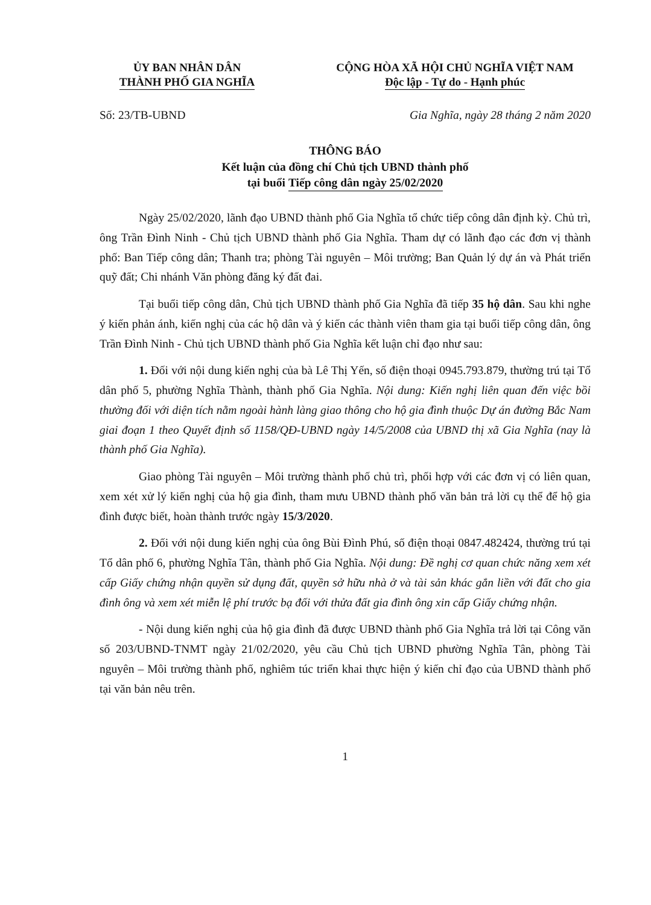ỦY BAN NHÂN DÂN
THÀNH PHỐ GIA NGHĨA
CỘNG HÒA XÃ HỘI CHỦ NGHĨA VIỆT NAM
Độc lập - Tự do - Hạnh phúc
Số: 23/TB-UBND Gia Nghĩa, ngày 28 tháng 2 năm 2020
THÔNG BÁO
Kết luận của đồng chí Chủ tịch UBND thành phố
tại buổi Tiếp công dân ngày 25/02/2020
Ngày 25/02/2020, lãnh đạo UBND thành phố Gia Nghĩa tổ chức tiếp công dân định kỳ. Chủ trì, ông Trần Đình Ninh - Chủ tịch UBND thành phố Gia Nghĩa. Tham dự có lãnh đạo các đơn vị thành phố: Ban Tiếp công dân; Thanh tra; phòng Tài nguyên – Môi trường; Ban Quản lý dự án và Phát triển quỹ đất; Chi nhánh Văn phòng đăng ký đất đai.
Tại buổi tiếp công dân, Chủ tịch UBND thành phố Gia Nghĩa đã tiếp 35 hộ dân. Sau khi nghe ý kiến phản ánh, kiến nghị của các hộ dân và ý kiến các thành viên tham gia tại buổi tiếp công dân, ông Trần Đình Ninh - Chủ tịch UBND thành phố Gia Nghĩa kết luận chỉ đạo như sau:
1. Đối với nội dung kiến nghị của bà Lê Thị Yến, số điện thoại 0945.793.879, thường trú tại Tổ dân phố 5, phường Nghĩa Thành, thành phố Gia Nghĩa. Nội dung: Kiến nghị liên quan đến việc bồi thường đối với diện tích nằm ngoài hành làng giao thông cho hộ gia đình thuộc Dự án đường Bắc Nam giai đoạn 1 theo Quyết định số 1158/QĐ-UBND ngày 14/5/2008 của UBND thị xã Gia Nghĩa (nay là thành phố Gia Nghĩa).
Giao phòng Tài nguyên – Môi trường thành phố chủ trì, phối hợp với các đơn vị có liên quan, xem xét xử lý kiến nghị của hộ gia đình, tham mưu UBND thành phố văn bản trả lời cụ thể để hộ gia đình được biết, hoàn thành trước ngày 15/3/2020.
2. Đối với nội dung kiến nghị của ông Bùi Đình Phú, số điện thoại 0847.482424, thường trú tại Tổ dân phố 6, phường Nghĩa Tân, thành phố Gia Nghĩa. Nội dung: Đề nghị cơ quan chức năng xem xét cấp Giấy chứng nhận quyền sử dụng đất, quyền sở hữu nhà ở và tài sản khác gắn liền với đất cho gia đình ông và xem xét miễn lệ phí trước bạ đối với thửa đất gia đình ông xin cấp Giấy chứng nhận.
- Nội dung kiến nghị của hộ gia đình đã được UBND thành phố Gia Nghĩa trả lời tại Công văn số 203/UBND-TNMT ngày 21/02/2020, yêu cầu Chủ tịch UBND phường Nghĩa Tân, phòng Tài nguyên – Môi trường thành phố, nghiêm túc triển khai thực hiện ý kiến chỉ đạo của UBND thành phố tại văn bản nêu trên.
1